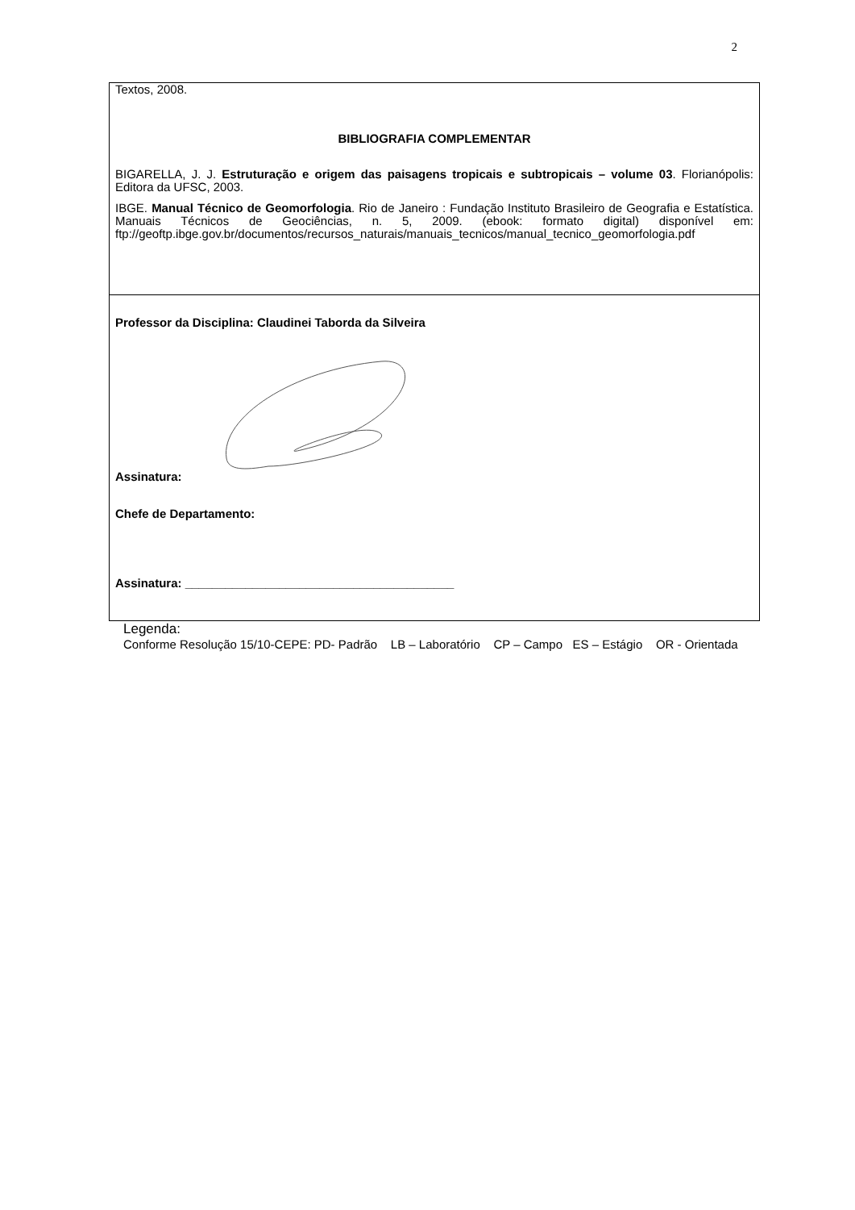2
| Textos, 2008. BIBLIOGRAFIA COMPLEMENTAR BIGARELLA, J. J. Estruturação e origem das paisagens tropicais e subtropicais – volume 03 . Florianópolis: Editora da UFSC, 2003. IBGE. Manual Técnico de Geomorfologia . Rio de Janeiro : Fundação Instituto Brasileiro de Geografia e Estatística. Manuais Técnicos de Geociências, n. 5, 2009. (ebook: formato digital) disponível em: ftp://geoftp.ibge.gov.br/documentos/recursos_naturais/manuais_tecnicos/manual_tecnico_geomorfologia.pdf |
| Professor da Disciplina: Claudinei Taborda da Silveira Assinatura: Chefe de Departamento: Assinatura: ________________________________________ |
Legenda:
Conforme Resolução 15/10-CEPE: PD- Padrão LB – Laboratório CP – Campo ES – Estágio OR - Orientada